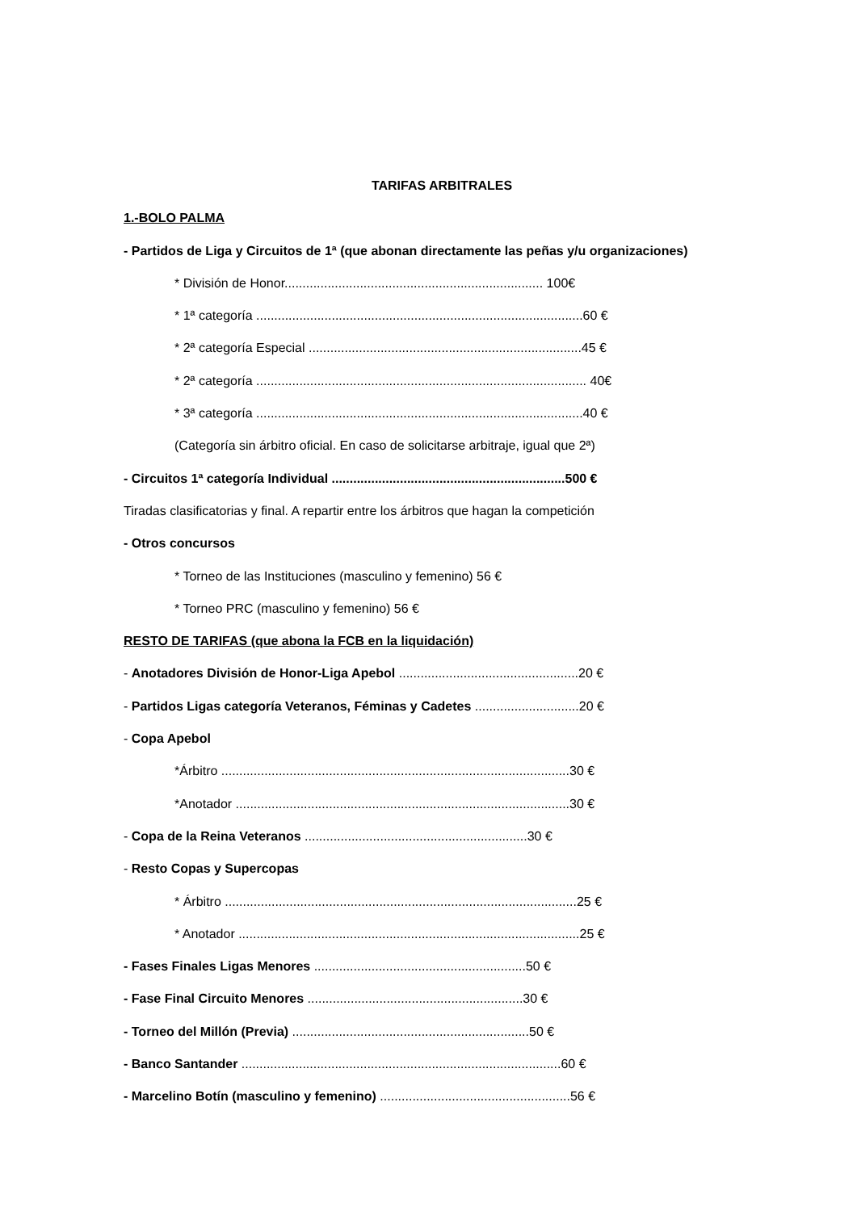TARIFAS ARBITRALES
1.-BOLO PALMA
- Partidos de Liga y Circuitos de 1ª (que abonan directamente las peñas y/u organizaciones)
* División de Honor........................................................................ 100€
* 1ª categoría ...........................................................................................60 €
* 2ª categoría Especial ............................................................................45 €
* 2ª categoría ............................................................................................ 40€
* 3ª categoría ...........................................................................................40 €
(Categoría sin árbitro oficial. En caso de solicitarse arbitraje, igual que 2ª)
- Circuitos 1ª categoría Individual .................................................................500 €
Tiradas clasificatorias y final. A repartir entre los árbitros que hagan la competición
- Otros concursos
* Torneo de las Instituciones (masculino y femenino) 56 €
* Torneo PRC (masculino y femenino) 56 €
RESTO DE TARIFAS (que abona la FCB en la liquidación)
- Anotadores División de Honor-Liga Apebol ..................................................20 €
- Partidos Ligas categoría Veteranos, Féminas y Cadetes .............................20 €
- Copa Apebol
*Árbitro .................................................................................................30 €
*Anotador .............................................................................................30 €
- Copa de la Reina Veteranos ..............................................................30 €
- Resto Copas y Supercopas
* Árbitro ..................................................................................................25 €
* Anotador ...............................................................................................25 €
- Fases Finales Ligas Menores ...........................................................50 €
- Fase Final Circuito Menores ............................................................30 €
- Torneo del Millón (Previa) ..................................................................50 €
- Banco Santander .........................................................................................60 €
- Marcelino Botín (masculino y femenino) .....................................................56 €